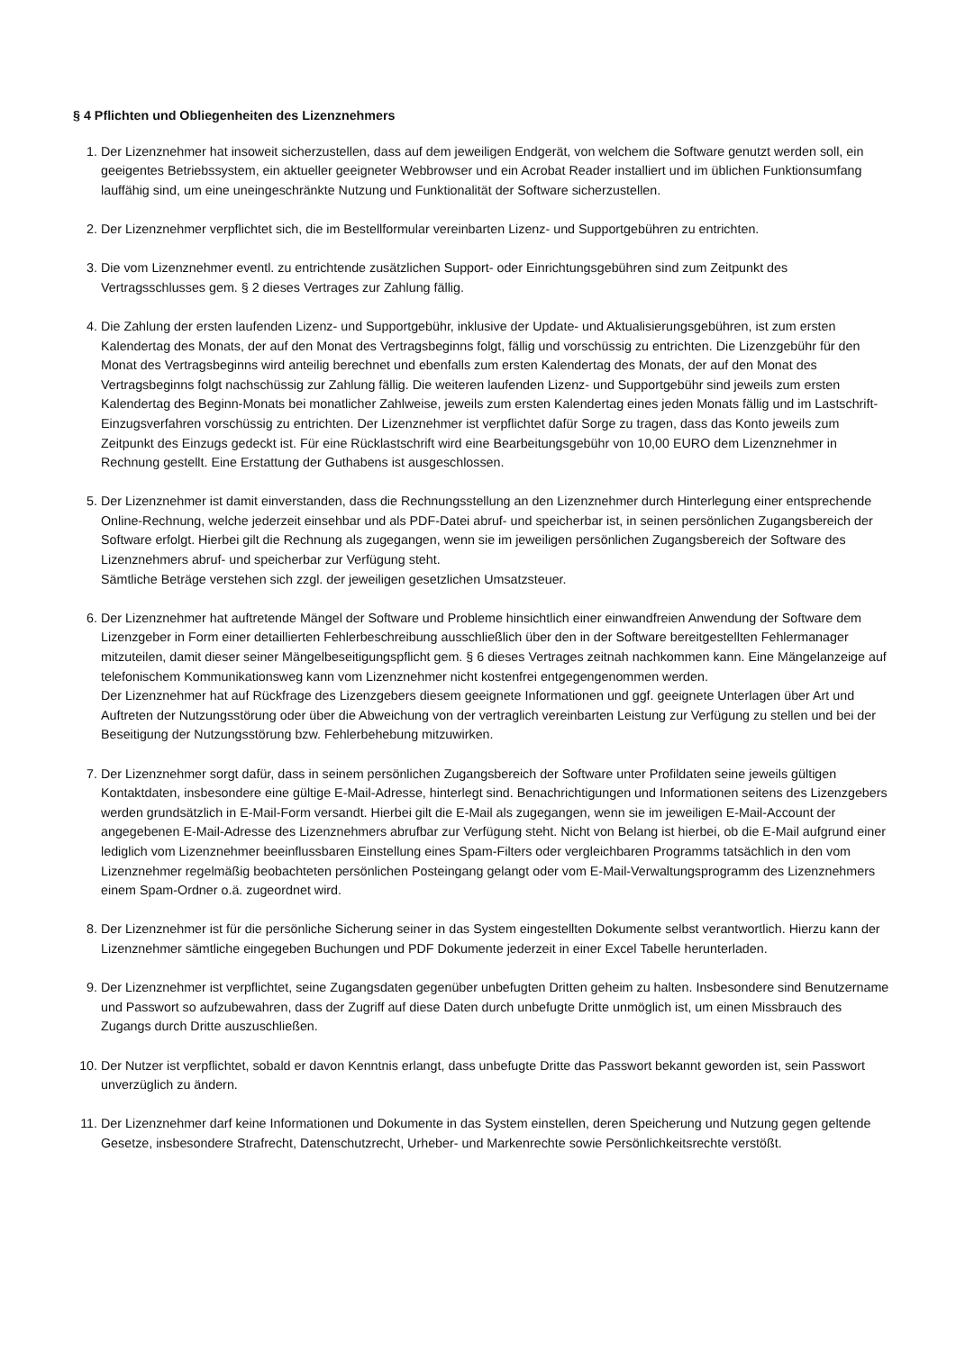§ 4 Pflichten und Obliegenheiten des Lizenznehmers
1. Der Lizenznehmer hat insoweit sicherzustellen, dass auf dem jeweiligen Endgerät, von welchem die Software genutzt werden soll, ein geeigentes Betriebssystem, ein aktueller geeigneter Webbrowser und ein Acrobat Reader installiert und im üblichen Funktionsumfang lauffähig sind, um eine uneingeschränkte Nutzung und Funktionalität der Software sicherzustellen.
2. Der Lizenznehmer verpflichtet sich, die im Bestellformular vereinbarten Lizenz- und Supportgebühren zu entrichten.
3. Die vom Lizenznehmer eventl. zu entrichtende zusätzlichen Support- oder Einrichtungsgebühren sind zum Zeitpunkt des Vertragsschlusses gem. § 2 dieses Vertrages zur Zahlung fällig.
4. Die Zahlung der ersten laufenden Lizenz- und Supportgebühr, inklusive der Update- und Aktualisierungsgebühren, ist zum ersten Kalendertag des Monats, der auf den Monat des Vertragsbeginns folgt, fällig und vorschüssig zu entrichten. Die Lizenzgebühr für den Monat des Vertragsbeginns wird anteilig berechnet und ebenfalls zum ersten Kalendertag des Monats, der auf den Monat des Vertragsbeginns folgt nachschüssig zur Zahlung fällig. Die weiteren laufenden Lizenz- und Supportgebühr sind jeweils zum ersten Kalendertag des Beginn-Monats bei monatlicher Zahlweise, jeweils zum ersten Kalendertag eines jeden Monats fällig und im Lastschrift-Einzugsverfahren vorschüssig zu entrichten. Der Lizenznehmer ist verpflichtet dafür Sorge zu tragen, dass das Konto jeweils zum Zeitpunkt des Einzugs gedeckt ist. Für eine Rücklastschrift wird eine Bearbeitungsgebühr von 10,00 EURO dem Lizenznehmer in Rechnung gestellt. Eine Erstattung der Guthabens ist ausgeschlossen.
5. Der Lizenznehmer ist damit einverstanden, dass die Rechnungsstellung an den Lizenznehmer durch Hinterlegung einer entsprechende Online-Rechnung, welche jederzeit einsehbar und als PDF-Datei abruf- und speicherbar ist, in seinen persönlichen Zugangsbereich der Software erfolgt. Hierbei gilt die Rechnung als zugegangen, wenn sie im jeweiligen persönlichen Zugangsbereich der Software des Lizenznehmers abruf- und speicherbar zur Verfügung steht.
Sämtliche Beträge verstehen sich zzgl. der jeweiligen gesetzlichen Umsatzsteuer.
6. Der Lizenznehmer hat auftretende Mängel der Software und Probleme hinsichtlich einer einwandfreien Anwendung der Software dem Lizenzgeber in Form einer detaillierten Fehlerbeschreibung ausschließlich über den in der Software bereitgestellten Fehlermanager mitzuteilen, damit dieser seiner Mängelbeseitigungspflicht gem. § 6 dieses Vertrages zeitnah nachkommen kann. Eine Mängelanzeige auf telefonischem Kommunikationsweg kann vom Lizenznehmer nicht kostenfrei entgegengenommen werden.
Der Lizenznehmer hat auf Rückfrage des Lizenzgebers diesem geeignete Informationen und ggf. geeignete Unterlagen über Art und Auftreten der Nutzungsstörung oder über die Abweichung von der vertraglich vereinbarten Leistung zur Verfügung zu stellen und bei der Beseitigung der Nutzungsstörung bzw. Fehlerbehebung mitzuwirken.
7. Der Lizenznehmer sorgt dafür, dass in seinem persönlichen Zugangsbereich der Software unter Profildaten seine jeweils gültigen Kontaktdaten, insbesondere eine gültige E-Mail-Adresse, hinterlegt sind. Benachrichtigungen und Informationen seitens des Lizenzgebers werden grundsätzlich in E-Mail-Form versandt. Hierbei gilt die E-Mail als zugegangen, wenn sie im jeweiligen E-Mail-Account der angegebenen E-Mail-Adresse des Lizenznehmers abrufbar zur Verfügung steht. Nicht von Belang ist hierbei, ob die E-Mail aufgrund einer lediglich vom Lizenznehmer beeinflussbaren Einstellung eines Spam-Filters oder vergleichbaren Programms tatsächlich in den vom Lizenznehmer regelmäßig beobachteten persönlichen Posteingang gelangt oder vom E-Mail-Verwaltungsprogramm des Lizenznehmers einem Spam-Ordner o.ä. zugeordnet wird.
8. Der Lizenznehmer ist für die persönliche Sicherung seiner in das System eingestellten Dokumente selbst verantwortlich. Hierzu kann der Lizenznehmer sämtliche eingegeben Buchungen und PDF Dokumente jederzeit in einer Excel Tabelle herunterladen.
9. Der Lizenznehmer ist verpflichtet, seine Zugangsdaten gegenüber unbefugten Dritten geheim zu halten. Insbesondere sind Benutzername und Passwort so aufzubewahren, dass der Zugriff auf diese Daten durch unbefugte Dritte unmöglich ist, um einen Missbrauch des Zugangs durch Dritte auszuschließen.
10. Der Nutzer ist verpflichtet, sobald er davon Kenntnis erlangt, dass unbefugte Dritte das Passwort bekannt geworden ist, sein Passwort unverzüglich zu ändern.
11. Der Lizenznehmer darf keine Informationen und Dokumente in das System einstellen, deren Speicherung und Nutzung gegen geltende Gesetze, insbesondere Strafrecht, Datenschutzrecht, Urheber- und Markenrechte sowie Persönlichkeitsrechte verstößt.